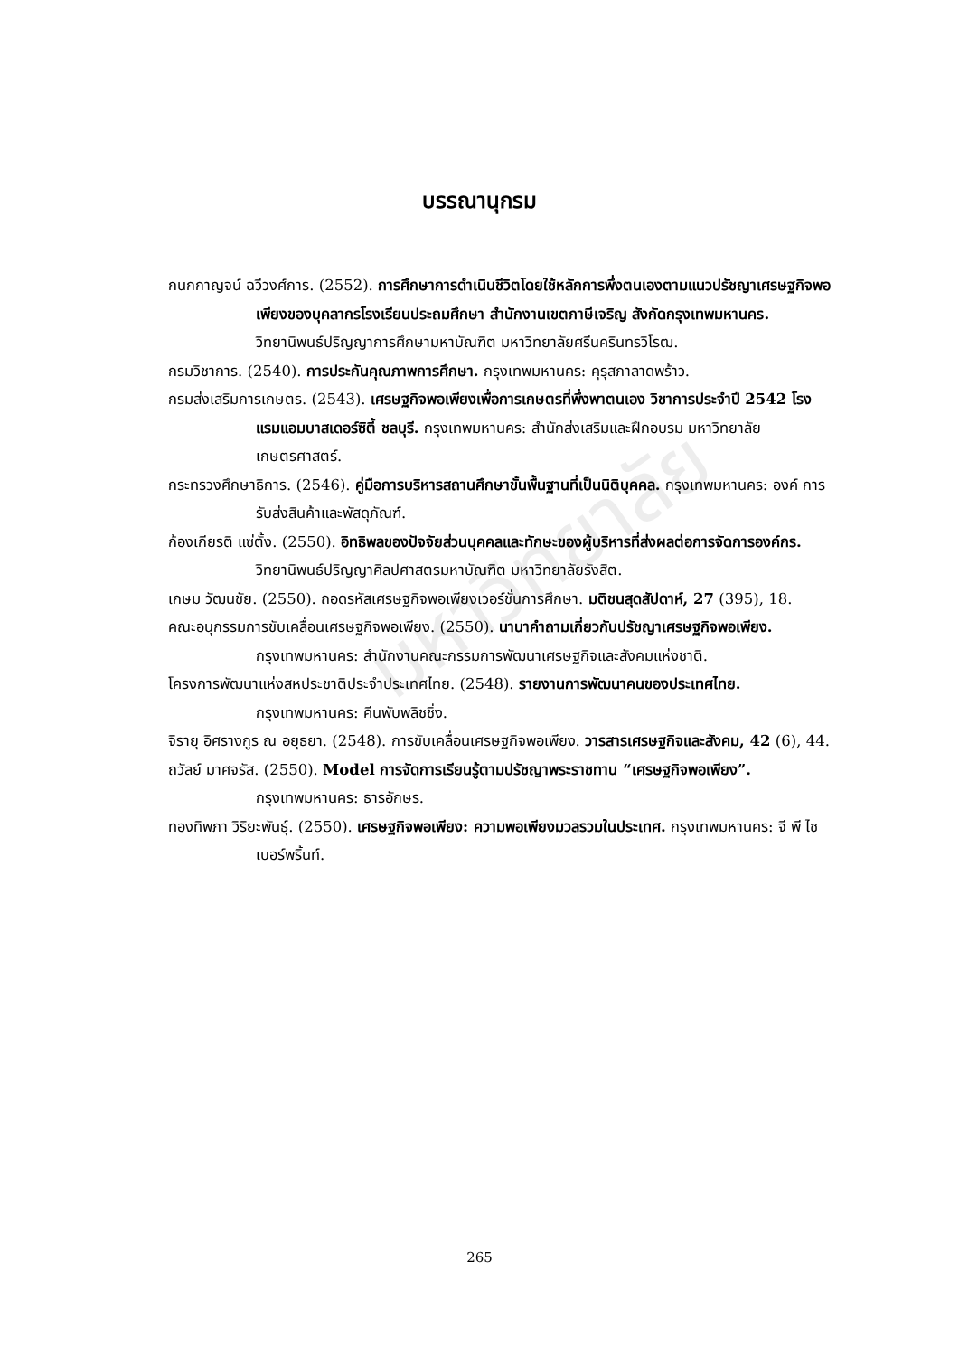มหาวิทยาลัย
บรรณานุกรม
กนกกาญจน์ ฉวีวงศ์การ. (2552). การศึกษาการดำเนินชีวิตโดยใช้หลักการพึ่งตนเองตามแนวปรัชญาเศรษฐกิจพอเพียงของบุคลากรโรงเรียนประถมศึกษา สำนักงานเขตภาษีเจริญ สังกัดกรุงเทพมหานคร. วิทยานิพนธ์ปริญญาการศึกษามหาบัณฑิต มหาวิทยาลัยศรีนครินทรวิโรฒ.
กรมวิชาการ. (2540). การประกันคุณภาพการศึกษา. กรุงเทพมหานคร: คุรุสภาลาดพร้าว.
กรมส่งเสริมการเกษตร. (2543). เศรษฐกิจพอเพียงเพื่อการเกษตรที่พึ่งพาตนเอง วิชาการประจำปี 2542 โรงแรมแอมบาสเดอร์ซิตี้ ชลบุรี. กรุงเทพมหานคร: สำนักส่งเสริมและฝึกอบรม มหาวิทยาลัยเกษตรศาสตร์.
กระทรวงศึกษาธิการ. (2546). คู่มือการบริหารสถานศึกษาขั้นพื้นฐานที่เป็นนิติบุคคล. กรุงเทพมหานคร: องค์ การรับส่งสินค้าและพัสดุภัณฑ์.
ก้องเกียรติ แซ่ตั้ง. (2550). อิทธิพลของปัจจัยส่วนบุคคลและทักษะของผู้บริหารที่ส่งผลต่อการจัดการองค์กร. วิทยานิพนธ์ปริญญาศิลปศาสตรมหาบัณฑิต มหาวิทยาลัยรังสิต.
เกษม วัฒนชัย. (2550). ถอดรหัสเศรษฐกิจพอเพียงเวอร์ชั่นการศึกษา. มติชนสุดสัปดาห์, 27 (395), 18.
คณะอนุกรรมการขับเคลื่อนเศรษฐกิจพอเพียง. (2550). นานาคำถามเกี่ยวกับปรัชญาเศรษฐกิจพอเพียง. กรุงเทพมหานคร: สำนักงานคณะกรรมการพัฒนาเศรษฐกิจและสังคมแห่งชาติ.
โครงการพัฒนาแห่งสหประชาติประจำประเทศไทย. (2548). รายงานการพัฒนาคนของประเทศไทย. กรุงเทพมหานคร: คีนพับพลิชชิ่ง.
จิรายุ อิศรางกูร ณ อยุธยา. (2548). การขับเคลื่อนเศรษฐกิจพอเพียง. วารสารเศรษฐกิจและสังคม, 42 (6), 44.
ถวัลย์ มาศจรัส. (2550). Model การจัดการเรียนรู้ตามปรัชญาพระราชทาน “เศรษฐกิจพอเพียง”. กรุงเทพมหานคร: ธารอักษร.
ทองทิพภา วิริยะพันธุ์. (2550). เศรษฐกิจพอเพียง: ความพอเพียงมวลรวมในประเทศ. กรุงเทพมหานคร: จี พี ไซเบอร์พริ้นท์.
265